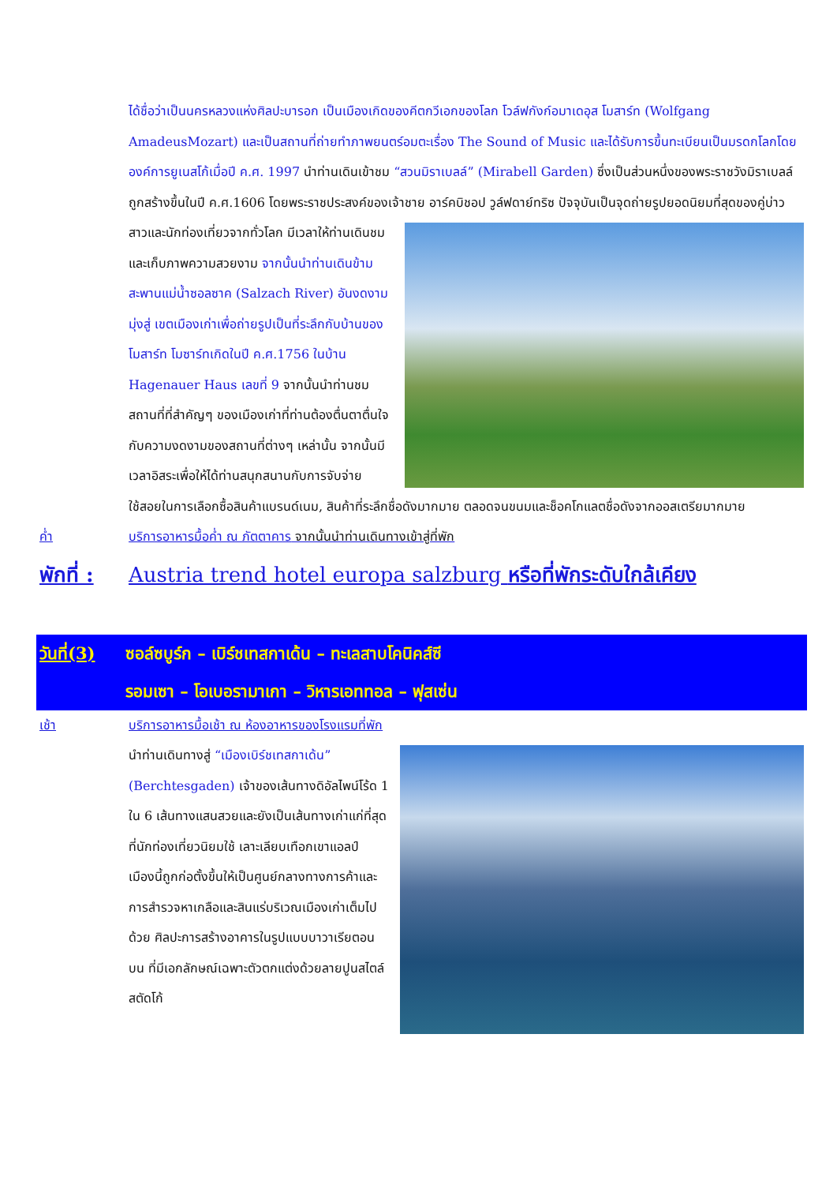ได้ชื่อว่าเป็นนครหลวงแห่งศิลปะบารอก เป็นเมืองเกิดของคีตกวีเอกของโลก โวล์ฟกังก์อมาเดอุส โมสาร์ท (Wolfgang AmadeusMozart) และเป็นสถานที่ถ่ายทำภาพยนตร์อมตะเรื่อง The Sound of Music และได้รับการขึ้นทะเบียนเป็นมรดกโลกโดยองค์การยูเนสโก้เมื่อปี ค.ศ. 1997 นำท่านเดินเข้าชม “สวนมิราเบลล์” (Mirabell Garden) ซึ่งเป็นส่วนหนึ่งของพระราชวังมิราเบลล์ ถูกสร้างขึ้นในปี ค.ศ.1606 โดยพระราชประสงค์ของเจ้าชาย อาร์คบิชอป
วูล์ฟดาย์ทริซ ปัจจุบันเป็นจุดถ่ายรูปยอดนิยมที่สุดของคู่บ่าวสาวและนักท่องเที่ยวจากทั่วโลก มีเวลาให้ท่านเดินชมและเก็บภาพความสวยงาม จากนั้นนำท่านเดินข้ามสะพานแม่น้ำซอลซาค (Salzach River) อันงดงามมุ่งสู่ เขตเมืองเก่าเพื่อถ่ายรูปเป็นที่ระลึกกับบ้านของโมสาร์ท โมซาร์ทเกิดในปี ค.ศ.1756 ในบ้าน Hagenauer Haus เลขที่ 9 จากนั้นนำท่านชมสถานที่ที่สำคัญๆ ของเมืองเก่าที่ท่านต้องตื่นตาตื่นใจกับความงดงามของสถานที่ต่างๆ เหล่านั้น จากนั้นมีเวลาอิสระเพื่อให้ได้ท่านสนุกสนานกับการจับจ่ายใช้สอยในการเลือกซื้อสินค้าแบรนด์เนม, สินค้าที่ระลึกชื่อดังมากมาย ตลอดจนขนมและช็อคโกแลตชื่อดังจากออสเตรียมากมาย
ค่ำ บริการอาหารมื้อค่ำ ณ ภัตตาคาร จากนั้นนำท่านเดินทางเข้าสู่ที่พัก
พักที่ : Austria trend hotel europa salzburg หรือที่พักระดับใกล้เคียง
วันที่(3)
ซอล์ซบูร์ก – เบิร์ชเทสกาเด้น – ทะเลสาบโคนิคส์ซี
รอมเซา – โอเบอรามาเกา – วิหารเอททอล – ฟุสเซ่น
เช้า บริการอาหารมื้อเช้า ณ ห้องอาหารของโรงแรมที่พัก
นำท่านเดินทางสู่ “เมืองเบิร์ชเทสกาเด้น” (Berchtesgaden) เจ้าของเส้นทางดิอัลไพน์โร้ด 1 ใน 6 เส้นทางแสนสวยและยังเป็นเส้นทางเก่าแก่ที่สุดที่นักท่องเที่ยวนิยมใช้ เลาะเลียบเทือกเขาแอลป์ เมืองนี้ถูกก่อตั้งขึ้นให้เป็นศูนย์กลางทางการค้าและการสำรวจหาเกลือและสินแร่บริเวณเมืองเก่าเต็มไปด้วย ศิลปะการสร้างอาคารในรูปแบบบาวาเรียตอนบน ที่มีเอกลักษณ์เฉพาะตัวตกแต่งด้วยลายปูนสไตล์สตัดโก้